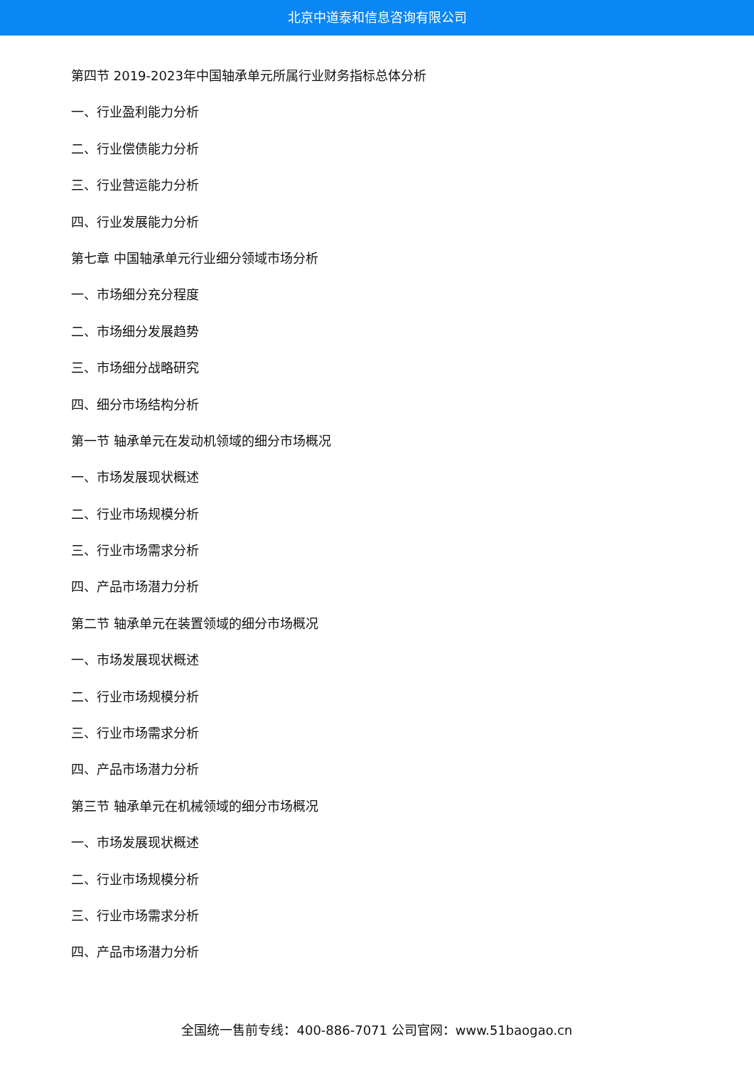北京中道泰和信息咨询有限公司
第四节 2019-2023年中国轴承单元所属行业财务指标总体分析
一、行业盈利能力分析
二、行业偿债能力分析
三、行业营运能力分析
四、行业发展能力分析
第七章 中国轴承单元行业细分领域市场分析
一、市场细分充分程度
二、市场细分发展趋势
三、市场细分战略研究
四、细分市场结构分析
第一节 轴承单元在发动机领域的细分市场概况
一、市场发展现状概述
二、行业市场规模分析
三、行业市场需求分析
四、产品市场潜力分析
第二节 轴承单元在装置领域的细分市场概况
一、市场发展现状概述
二、行业市场规模分析
三、行业市场需求分析
四、产品市场潜力分析
第三节 轴承单元在机械领域的细分市场概况
一、市场发展现状概述
二、行业市场规模分析
三、行业市场需求分析
四、产品市场潜力分析
全国统一售前专线：400-886-7071 公司官网：www.51baogao.cn